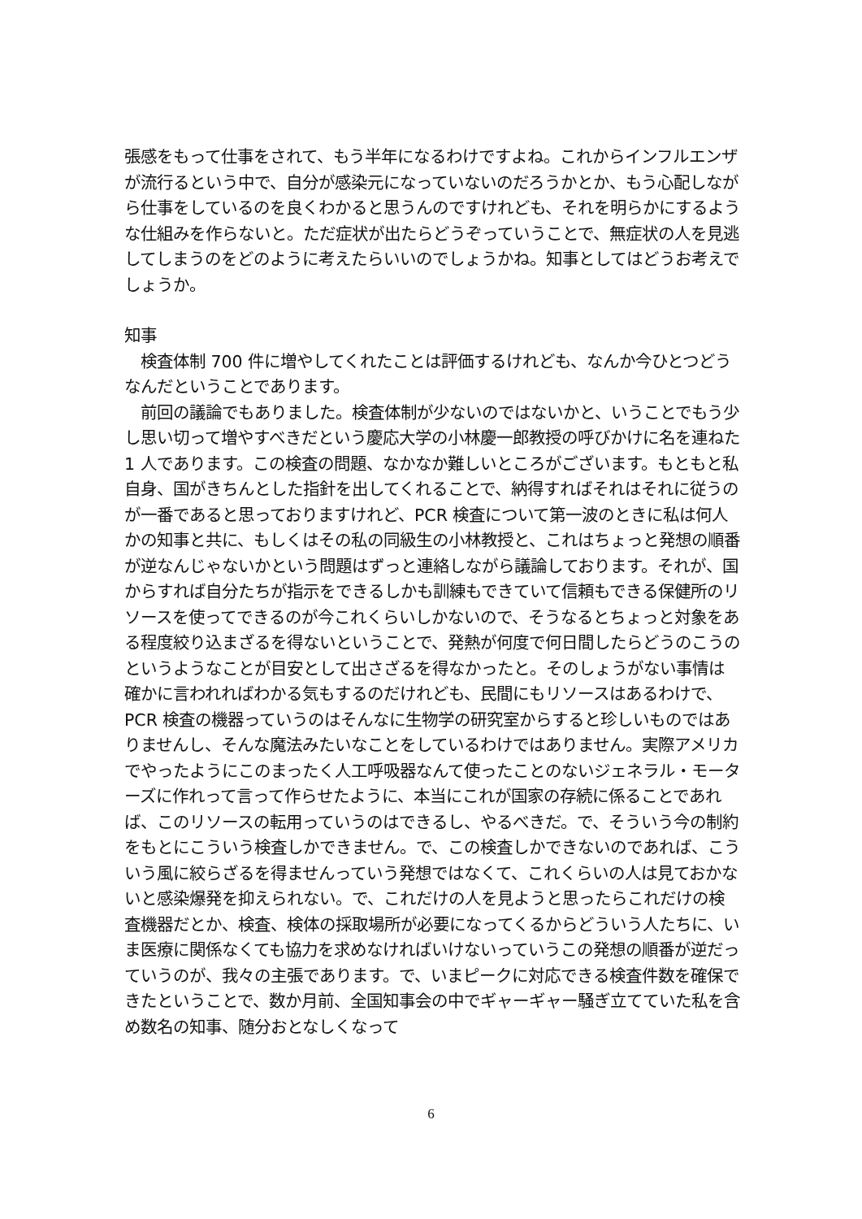張感をもって仕事をされて、もう半年になるわけですよね。これからインフルエンザが流行るという中で、自分が感染元になっていないのだろうかとか、もう心配しながら仕事をしているのを良くわかると思うんのですけれども、それを明らかにするような仕組みを作らないと。ただ症状が出たらどうぞっていうことで、無症状の人を見逃してしまうのをどのように考えたらいいのでしょうかね。知事としてはどうお考えでしょうか。
知事
　検査体制 700 件に増やしてくれたことは評価するけれども、なんか今ひとつどうなんだということであります。
　前回の議論でもありました。検査体制が少ないのではないかと、いうことでもう少し思い切って増やすべきだという慶応大学の小林慶一郎教授の呼びかけに名を連ねた 1 人であります。この検査の問題、なかなか難しいところがございます。もともと私自身、国がきちんとした指針を出してくれることで、納得すればそれはそれに従うのが一番であると思っておりますけれど、PCR 検査について第一波のときに私は何人かの知事と共に、もしくはその私の同級生の小林教授と、これはちょっと発想の順番が逆なんじゃないかという問題はずっと連絡しながら議論しております。それが、国からすれば自分たちが指示をできるしかも訓練もできていて信頼もできる保健所のリソースを使ってできるのが今これくらいしかないので、そうなるとちょっと対象をある程度絞り込まざるを得ないということで、発熱が何度で何日間したらどうのこうのというようなことが目安として出さざるを得なかったと。そのしょうがない事情は確かに言われればわかる気もするのだけれども、民間にもリソースはあるわけで、PCR 検査の機器っていうのはそんなに生物学の研究室からすると珍しいものではありませんし、そんな魔法みたいなことをしているわけではありません。実際アメリカでやったようにこのまったく人工呼吸器なんて使ったことのないジェネラル・モーターズに作れって言って作らせたように、本当にこれが国家の存続に係ることであれば、このリソースの転用っていうのはできるし、やるべきだ。で、そういう今の制約をもとにこういう検査しかできません。で、この検査しかできないのであれば、こういう風に絞らざるを得ませんっていう発想ではなくて、これくらいの人は見ておかないと感染爆発を抑えられない。で、これだけの人を見ようと思ったらこれだけの検査機器だとか、検査、検体の採取場所が必要になってくるからどういう人たちに、いま医療に関係なくても協力を求めなければいけないっていうこの発想の順番が逆だっていうのが、我々の主張であります。で、いまピークに対応できる検査件数を確保できたということで、数か月前、全国知事会の中でギャーギャー騒ぎ立てていた私を含め数名の知事、随分おとなしくなって
6